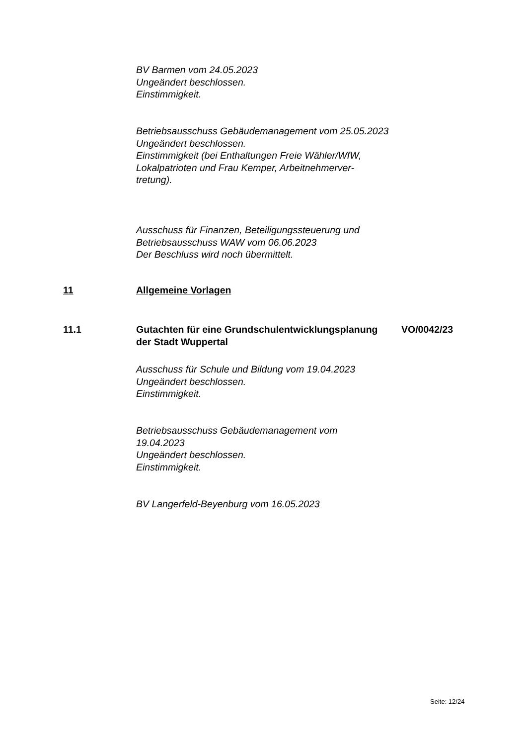BV Barmen vom 24.05.2023
Ungeändert beschlossen.
Einstimmigkeit.
Betriebsausschuss Gebäudemanagement vom 25.05.2023
Ungeändert beschlossen.
Einstimmigkeit (bei Enthaltungen Freie Wähler/WfW, Lokalpatrioten und Frau Kemper, Arbeitnehmerver-
tretung).
Ausschuss für Finanzen, Beteiligungssteuerung und Betriebsausschuss WAW vom 06.06.2023
Der Beschluss wird noch übermittelt.
11 Allgemeine Vorlagen
11.1
Gutachten für eine Grundschulentwicklungsplanung der Stadt Wuppertal
VO/0042/23
Ausschuss für Schule und Bildung vom 19.04.2023
Ungeändert beschlossen.
Einstimmigkeit.
Betriebsausschuss Gebäudemanagement vom
19.04.2023
Ungeändert beschlossen.
Einstimmigkeit.
BV Langerfeld-Beyenburg vom 16.05.2023
Seite: 12/24